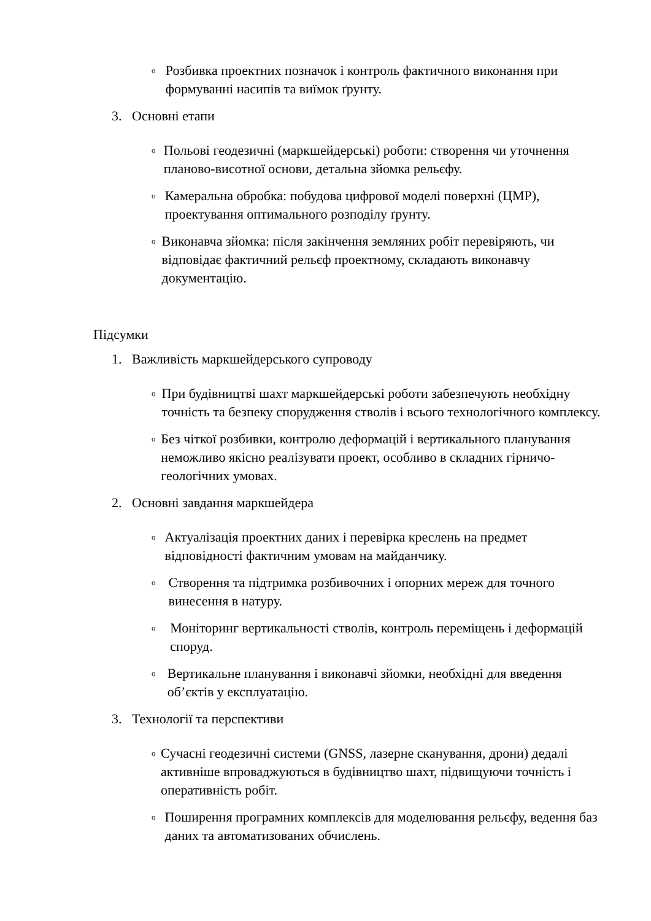o Розбивка проектних позначок і контроль фактичного виконання при формуванні насипів та виїмок ґрунту.
3. Основні етапи
o Польові геодезичні (маркшейдерські) роботи: створення чи уточнення планово-висотної основи, детальна зйомка рельєфу.
o Камеральна обробка: побудова цифрової моделі поверхні (ЦМР), проектування оптимального розподілу ґрунту.
o Виконавча зйомка: після закінчення земляних робіт перевіряють, чи відповідає фактичний рельєф проектному, складають виконавчу документацію.
Підсумки
1. Важливість маркшейдерського супроводу
o При будівництві шахт маркшейдерські роботи забезпечують необхідну точність та безпеку спорудження стволів і всього технологічного комплексу.
o Без чіткої розбивки, контролю деформацій і вертикального планування неможливо якісно реалізувати проект, особливо в складних гірничо-геологічних умовах.
2. Основні завдання маркшейдера
o Актуалізація проектних даних і перевірка креслень на предмет відповідності фактичним умовам на майданчику.
o Створення та підтримка розбивочних і опорних мереж для точного винесення в натуру.
o Моніторинг вертикальності стволів, контроль переміщень і деформацій споруд.
o Вертикальне планування і виконавчі зйомки, необхідні для введення об’єктів у експлуатацію.
3. Технології та перспективи
o Сучасні геодезичні системи (GNSS, лазерне сканування, дрони) дедалі активніше впроваджуються в будівництво шахт, підвищуючи точність і оперативність робіт.
o Поширення програмних комплексів для моделювання рельєфу, ведення баз даних та автоматизованих обчислень.